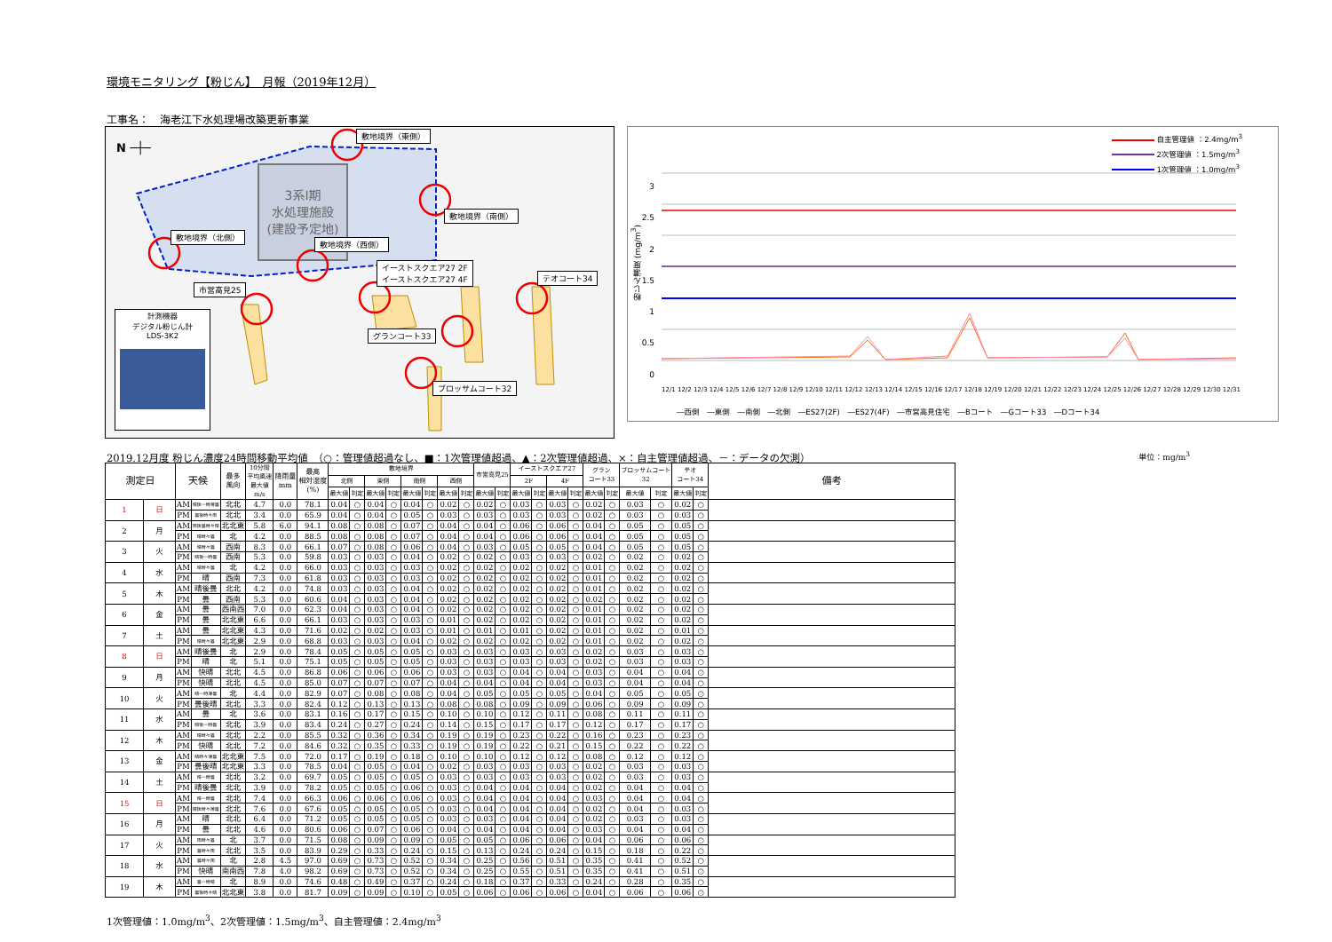環境モニタリング【粉じん】　月報（2019年12月）
工事名：　海老江下水処理場改築更新事業
N ─┼─
3系Ⅰ期
水処理施設
(建設予定地)
敷地境界（東側）
敷地境界（南側）
敷地境界（北側）
敷地境界（西側）
イーストスクエア27 2F
イーストスクエア27 4F
テオコート34
市営高見25
グランコート33
ブロッサムコート32
計測機器
デジタル粉じん計
LDS-3K2
自主管理値 ：2.4mg/m<sup>3</sup>
2次管理値 ：1.5mg/m<sup>3</sup>
1次管理値 ：1.0mg/m<sup>3</sup>
3
2.5
2
1.5
1
0.5
0
粉じん濃度 (mg/m<sup>3</sup>)
12/1 12/2 12/3 12/4 12/5 12/6 12/7 12/8 12/9 12/10 12/11 12/12 12/13 12/14 12/15 12/16 12/17 12/18 12/19 12/20 12/21 12/22 12/23 12/24 12/25 12/26 12/27 12/28 12/29 12/30 12/31
―西側 ―東側 ―南側 ―北側 ―ES27(2F) ―ES27(4F) ―市営高見住宅 ―Bコート ―Gコート33 ―Dコート34
2019.12月度 粉じん濃度24時間移動平均値　（○：管理値超過なし、■：1次管理値超過、▲：2次管理値超過、×：自主管理値超過、－：データの欠測） 単位：mg/m<sup>3</sup>
| 測定日 | | 天候 | | 最多 風向 | 10分間 平均風速 最大値 m/s | 降雨量 mm | 最高 相対湿度 (%) | 敷地境界 | | | | | | | | 市営高見25 | | イーストスクエア27 | | | | グラン コート33 | | ブロッサムコート 32 | | テオ コート34 | | 備考 |
| --- | --- | --- | --- | --- | --- | --- | --- | --- | --- | --- | --- | --- | --- | --- | --- | --- | --- | --- | --- | --- | --- | --- | --- | --- | --- | --- | --- | --- |
| | | | | | | | | 北側 | | 東側 | | 南側 | | 西側 | | | | 2F | | 4F | | | | | | | | |
| | | | | | | | | 最大値 | 判定 | 最大値 | 判定 | 最大値 | 判定 | 最大値 | 判定 | 最大値 | 判定 | 最大値 | 判定 | 最大値 | 判定 | 最大値 | 判定 | 最大値 | 判定 | 最大値 | 判定 | |
| 1 | 日 | AM | 晴後一時薄曇 | 北北 | 4.7 | 0.0 | 78.1 | 0.04 | ○ | 0.04 | ○ | 0.04 | ○ | 0.02 | ○ | 0.02 | ○ | 0.03 | ○ | 0.03 | ○ | 0.02 | ○ | 0.03 | ○ | 0.02 | ○ | |
| | | PM | 曇後時々雨 | 北北 | 3.4 | 0.0 | 65.9 | 0.04 | ○ | 0.04 | ○ | 0.05 | ○ | 0.03 | ○ | 0.03 | ○ | 0.03 | ○ | 0.03 | ○ | 0.02 | ○ | 0.03 | ○ | 0.03 | ○ | |
| 2 | 月 | AM | 雨後曇時々晴 | 北北東 | 5.8 | 6.0 | 94.1 | 0.08 | ○ | 0.08 | ○ | 0.07 | ○ | 0.04 | ○ | 0.04 | ○ | 0.06 | ○ | 0.06 | ○ | 0.04 | ○ | 0.05 | ○ | 0.05 | ○ | |
| | | PM | 晴時々曇 | 北 | 4.2 | 0.0 | 88.5 | 0.08 | ○ | 0.08 | ○ | 0.07 | ○ | 0.04 | ○ | 0.04 | ○ | 0.06 | ○ | 0.06 | ○ | 0.04 | ○ | 0.05 | ○ | 0.05 | ○ | |
| 3 | 火 | AM | 晴時々曇 | 西南 | 8.3 | 0.0 | 66.1 | 0.07 | ○ | 0.08 | ○ | 0.06 | ○ | 0.04 | ○ | 0.03 | ○ | 0.05 | ○ | 0.05 | ○ | 0.04 | ○ | 0.05 | ○ | 0.05 | ○ | |
| | | PM | 晴後一時曇 | 西南 | 5.3 | 0.0 | 59.8 | 0.03 | ○ | 0.03 | ○ | 0.04 | ○ | 0.02 | ○ | 0.02 | ○ | 0.03 | ○ | 0.03 | ○ | 0.02 | ○ | 0.02 | ○ | 0.02 | ○ | |
| 4 | 水 | AM | 晴時々曇 | 北 | 4.2 | 0.0 | 66.0 | 0.03 | ○ | 0.03 | ○ | 0.03 | ○ | 0.02 | ○ | 0.02 | ○ | 0.02 | ○ | 0.02 | ○ | 0.01 | ○ | 0.02 | ○ | 0.02 | ○ | |
| | | PM | 晴 | 西南 | 7.3 | 0.0 | 61.8 | 0.03 | ○ | 0.03 | ○ | 0.03 | ○ | 0.02 | ○ | 0.02 | ○ | 0.02 | ○ | 0.02 | ○ | 0.01 | ○ | 0.02 | ○ | 0.02 | ○ | |
| 5 | 木 | AM | 晴後曇 | 北北 | 4.2 | 0.0 | 74.8 | 0.03 | ○ | 0.03 | ○ | 0.04 | ○ | 0.02 | ○ | 0.02 | ○ | 0.02 | ○ | 0.02 | ○ | 0.01 | ○ | 0.02 | ○ | 0.02 | ○ | |
| | | PM | 曇 | 西南 | 5.3 | 0.0 | 60.6 | 0.04 | ○ | 0.03 | ○ | 0.04 | ○ | 0.02 | ○ | 0.02 | ○ | 0.02 | ○ | 0.02 | ○ | 0.02 | ○ | 0.02 | ○ | 0.02 | ○ | |
| 6 | 金 | AM | 曇 | 西南西 | 7.0 | 0.0 | 62.3 | 0.04 | ○ | 0.03 | ○ | 0.04 | ○ | 0.02 | ○ | 0.02 | ○ | 0.02 | ○ | 0.02 | ○ | 0.01 | ○ | 0.02 | ○ | 0.02 | ○ | |
| | | PM | 曇 | 北北東 | 6.6 | 0.0 | 66.1 | 0.03 | ○ | 0.03 | ○ | 0.03 | ○ | 0.01 | ○ | 0.02 | ○ | 0.02 | ○ | 0.02 | ○ | 0.01 | ○ | 0.02 | ○ | 0.02 | ○ | |
| 7 | 土 | AM | 曇 | 北北東 | 4.3 | 0.0 | 71.6 | 0.02 | ○ | 0.02 | ○ | 0.03 | ○ | 0.01 | ○ | 0.01 | ○ | 0.01 | ○ | 0.02 | ○ | 0.01 | ○ | 0.02 | ○ | 0.01 | ○ | |
| | | PM | 晴時々曇 | 北北東 | 2.9 | 0.0 | 68.8 | 0.03 | ○ | 0.03 | ○ | 0.04 | ○ | 0.02 | ○ | 0.02 | ○ | 0.02 | ○ | 0.02 | ○ | 0.01 | ○ | 0.02 | ○ | 0.02 | ○ | |
| 8 | 日 | AM | 晴後曇 | 北 | 2.9 | 0.0 | 78.4 | 0.05 | ○ | 0.05 | ○ | 0.05 | ○ | 0.03 | ○ | 0.03 | ○ | 0.03 | ○ | 0.03 | ○ | 0.02 | ○ | 0.03 | ○ | 0.03 | ○ | |
| | | PM | 晴 | 北 | 5.1 | 0.0 | 75.1 | 0.05 | ○ | 0.05 | ○ | 0.05 | ○ | 0.03 | ○ | 0.03 | ○ | 0.03 | ○ | 0.03 | ○ | 0.02 | ○ | 0.03 | ○ | 0.03 | ○ | |
| 9 | 月 | AM | 快晴 | 北北 | 4.5 | 0.0 | 86.8 | 0.06 | ○ | 0.06 | ○ | 0.06 | ○ | 0.03 | ○ | 0.03 | ○ | 0.04 | ○ | 0.04 | ○ | 0.03 | ○ | 0.04 | ○ | 0.04 | ○ | |
| | | PM | 快晴 | 北北 | 4.5 | 0.0 | 85.0 | 0.07 | ○ | 0.07 | ○ | 0.07 | ○ | 0.04 | ○ | 0.04 | ○ | 0.04 | ○ | 0.04 | ○ | 0.03 | ○ | 0.04 | ○ | 0.04 | ○ | |
| 10 | 火 | AM | 晴一時薄曇 | 北 | 4.4 | 0.0 | 82.9 | 0.07 | ○ | 0.08 | ○ | 0.08 | ○ | 0.04 | ○ | 0.05 | ○ | 0.05 | ○ | 0.05 | ○ | 0.04 | ○ | 0.05 | ○ | 0.05 | ○ | |
| | | PM | 曇後晴 | 北北 | 3.3 | 0.0 | 82.4 | 0.12 | ○ | 0.13 | ○ | 0.13 | ○ | 0.08 | ○ | 0.08 | ○ | 0.09 | ○ | 0.09 | ○ | 0.06 | ○ | 0.09 | ○ | 0.09 | ○ | |
| 11 | 水 | AM | 曇 | 北 | 3.6 | 0.0 | 83.1 | 0.16 | ○ | 0.17 | ○ | 0.15 | ○ | 0.10 | ○ | 0.10 | ○ | 0.12 | ○ | 0.11 | ○ | 0.08 | ○ | 0.11 | ○ | 0.11 | ○ | |
| | | PM | 晴後一時曇 | 北北 | 3.9 | 0.0 | 83.4 | 0.24 | ○ | 0.27 | ○ | 0.24 | ○ | 0.14 | ○ | 0.15 | ○ | 0.17 | ○ | 0.17 | ○ | 0.12 | ○ | 0.17 | ○ | 0.17 | ○ | |
| 12 | 木 | AM | 晴時々曇 | 北北 | 2.2 | 0.0 | 85.5 | 0.32 | ○ | 0.36 | ○ | 0.34 | ○ | 0.19 | ○ | 0.19 | ○ | 0.23 | ○ | 0.22 | ○ | 0.16 | ○ | 0.23 | ○ | 0.23 | ○ | |
| | | PM | 快晴 | 北北 | 7.2 | 0.0 | 84.6 | 0.32 | ○ | 0.35 | ○ | 0.33 | ○ | 0.19 | ○ | 0.19 | ○ | 0.22 | ○ | 0.21 | ○ | 0.15 | ○ | 0.22 | ○ | 0.22 | ○ | |
| 13 | 金 | AM | 晴時々薄曇 | 北北東 | 7.5 | 0.0 | 72.0 | 0.17 | ○ | 0.19 | ○ | 0.18 | ○ | 0.10 | ○ | 0.10 | ○ | 0.12 | ○ | 0.12 | ○ | 0.08 | ○ | 0.12 | ○ | 0.12 | ○ | |
| | | PM | 曇後晴 | 北北東 | 3.3 | 0.0 | 78.5 | 0.04 | ○ | 0.05 | ○ | 0.04 | ○ | 0.02 | ○ | 0.03 | ○ | 0.03 | ○ | 0.03 | ○ | 0.02 | ○ | 0.03 | ○ | 0.03 | ○ | |
| 14 | 土 | AM | 晴一時曇 | 北北 | 3.2 | 0.0 | 69.7 | 0.05 | ○ | 0.05 | ○ | 0.05 | ○ | 0.03 | ○ | 0.03 | ○ | 0.03 | ○ | 0.03 | ○ | 0.02 | ○ | 0.03 | ○ | 0.03 | ○ | |
| | | PM | 晴後曇 | 北北 | 3.9 | 0.0 | 78.2 | 0.05 | ○ | 0.05 | ○ | 0.06 | ○ | 0.03 | ○ | 0.04 | ○ | 0.04 | ○ | 0.04 | ○ | 0.02 | ○ | 0.04 | ○ | 0.04 | ○ | |
| 15 | 日 | AM | 晴一時曇 | 北北 | 7.4 | 0.0 | 66.3 | 0.06 | ○ | 0.06 | ○ | 0.06 | ○ | 0.03 | ○ | 0.04 | ○ | 0.04 | ○ | 0.04 | ○ | 0.03 | ○ | 0.04 | ○ | 0.04 | ○ | |
| | | PM | 晴後時々薄曇 | 北北 | 7.6 | 0.0 | 67.6 | 0.05 | ○ | 0.05 | ○ | 0.05 | ○ | 0.03 | ○ | 0.04 | ○ | 0.04 | ○ | 0.04 | ○ | 0.02 | ○ | 0.04 | ○ | 0.03 | ○ | |
| 16 | 月 | AM | 晴 | 北北 | 6.4 | 0.0 | 71.2 | 0.05 | ○ | 0.05 | ○ | 0.05 | ○ | 0.03 | ○ | 0.03 | ○ | 0.04 | ○ | 0.04 | ○ | 0.02 | ○ | 0.03 | ○ | 0.03 | ○ | |
| | | PM | 曇 | 北北 | 4.6 | 0.0 | 80.6 | 0.06 | ○ | 0.07 | ○ | 0.06 | ○ | 0.04 | ○ | 0.04 | ○ | 0.04 | ○ | 0.04 | ○ | 0.03 | ○ | 0.04 | ○ | 0.04 | ○ | |
| 17 | 火 | AM | 雨時々曇 | 北 | 3.7 | 0.0 | 71.5 | 0.08 | ○ | 0.09 | ○ | 0.09 | ○ | 0.05 | ○ | 0.05 | ○ | 0.06 | ○ | 0.06 | ○ | 0.04 | ○ | 0.06 | ○ | 0.06 | ○ | |
| | | PM | 曇時々雨 | 北北 | 3.5 | 0.0 | 83.9 | 0.29 | ○ | 0.33 | ○ | 0.24 | ○ | 0.15 | ○ | 0.13 | ○ | 0.24 | ○ | 0.24 | ○ | 0.15 | ○ | 0.18 | ○ | 0.22 | ○ | |
| 18 | 水 | AM | 曇時々雨 | 北 | 2.8 | 4.5 | 97.0 | 0.69 | ○ | 0.73 | ○ | 0.52 | ○ | 0.34 | ○ | 0.25 | ○ | 0.56 | ○ | 0.51 | ○ | 0.35 | ○ | 0.41 | ○ | 0.52 | ○ | |
| | | PM | 快晴 | 南南西 | 7.8 | 4.0 | 98.2 | 0.69 | ○ | 0.73 | ○ | 0.52 | ○ | 0.34 | ○ | 0.25 | ○ | 0.55 | ○ | 0.51 | ○ | 0.35 | ○ | 0.41 | ○ | 0.51 | ○ | |
| 19 | 木 | AM | 曇一時晴 | 北 | 8.9 | 0.0 | 74.6 | 0.48 | ○ | 0.49 | ○ | 0.37 | ○ | 0.24 | ○ | 0.18 | ○ | 0.37 | ○ | 0.33 | ○ | 0.24 | ○ | 0.28 | ○ | 0.35 | ○ | |
| | | PM | 曇後時々晴 | 北北東 | 3.8 | 0.0 | 81.7 | 0.09 | ○ | 0.09 | ○ | 0.10 | ○ | 0.05 | ○ | 0.06 | ○ | 0.06 | ○ | 0.06 | ○ | 0.04 | ○ | 0.06 | ○ | 0.06 | ○ | |
1次管理値：1.0mg/m<sup>3</sup>、2次管理値：1.5mg/m<sup>3</sup>、自主管理値：2.4mg/m<sup>3</sup>